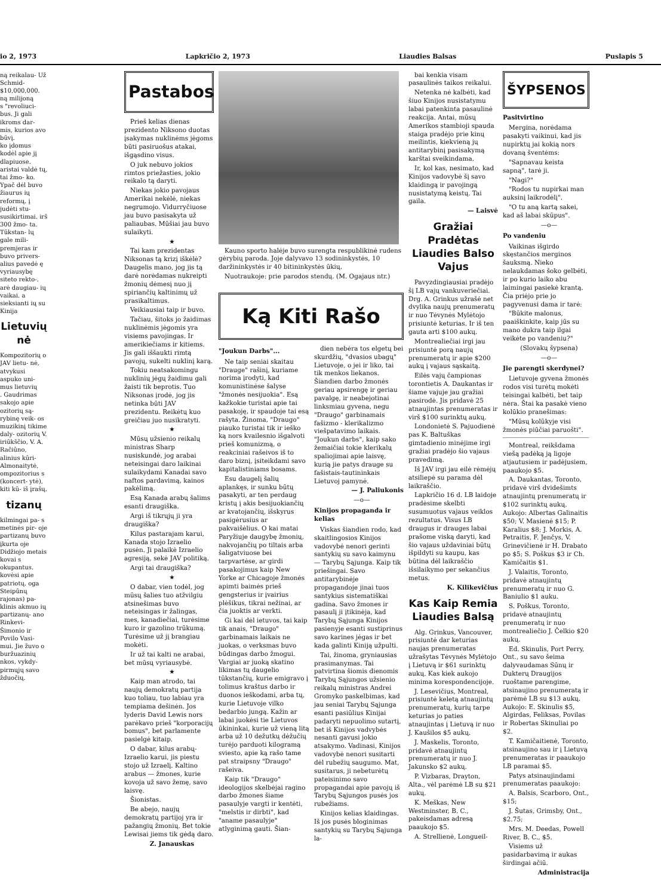io 2, 1973 Lapkričio 2, 1973 Liaudies Balsas Puslapis 5
ną reikalau- Už Schmid- $10,000,000. ną milijoną
s "revoliuci- bus. Ji gali ikroms dar- mis, kurios avo būvį.
ko įdomus kodėl apie jį dlapiuose. aristai valdė tų, tai žmo- ko. Ypač dėl buvo žiaurus ių reformų. į judėti stu- susikirtimai. irš 300 žmo- ta. Tūkstan- lų gale mili- premjeras ir buvo privers- alius pavedė ę vyriausybę siteto rekto-. arė daugiau- ių vaikai. a sieksianti ių su Kinija
Lietuvių nė
Kompozitorių o JAV lietu- nė, atvykusi aspuko uni- mus lietuvių
. Gaudrimas sakojo apie ozitorių są- rybinę veik- os muzikinį tikime daly- ozitorių V. iriūkščio, V. A. Račiūno, alinius kūri- Almonaitytė, ompozitorius s (koncert- ytė), kiti kū- iš įrašų.
tizanų
kilmingai pa- s metinės pir- oje partizanų buvo įkurta oje Didžiojo metais kovai s okupantus. kovėsi apie patriotų. oga Steipūnų rajonas) pa- klinis akmuo ių partizanų- ano Rinkevi- Šimonio ir Povilo Vasi- mui. Jie žuvo o buržuazinių nkos, vykdy- pirmųjų savo žduočių.
Pastabos
Prieš kelias dienas prezidento Niksono duotas įsakymas nuklinėms jėgoms būti pasiruošus atakai, išgąsdino visus.
O juk nebuvo jokios rimtos priežasties, jokio reikalo tą daryti.
Niekas jokio pavojaus Amerikai nekėlė, niekas negrumojo. Vidurryčiuose jau buvo pasisakyta už paliaubas. Mūšiai jau buvo sulaikyti.
★
Tai kam prezidentas Niksonas tą krizį iškėlė? Daugelis mano, jog jis tą darė norėdamas nukreipti žmonių dėmesį nuo jį spiriančių kaltinimų už prasikaltimus.
Veikiausiai taip ir buvo.
Tačiau, šitoks jo žaidimas nuklinėmis jėgomis yra visiems pavojingas. Ir amerikiečiams ir kitiems. Jis gali iššaukti rimtą pavojų, sukelti nuklinį karą.
Tokiu neatsakomingu nuklinių jėgų žaidimu gali žaisti tik beprotis. Tuo Niksonas įrodė, jog jis netinka būti JAV prezidentu. Reikėtų kuo greičiau juo nusikratyti.
★
Mūsų užsienio reikalų ministras Sharp nusiskundė, jog arabai neteisingai daro laikinai sulaikydami Kanadai savo naftos pardavimą, kainos pakėlimą.
Esą Kanada arabų šalims esanti draugiška.
Argi iš tikrųjų ji yra draugiška?
Kilus pastarajam karui, Kanada stojo Izraelio pusėn. Ji palaikė Izraelio agresiją, sekė JAV politiką.
Argi tai draugiška?
★
O dabar, vien todėl, jog mūsų šalies tuo atžvilgiu atsinešimas buvo neteisingas ir žalingas, mes, kanadiečiai, turėsime kuro ir gazolino trūkumą. Turėsime už jį brangiau mokėti.
Ir už tai kalti ne arabai, bet mūsų vyriausybė.
★
Kaip man atrodo, tai naujų demokratų partija kuo toliau, tuo labiau yra tempiama dešinėn. Jos lyderis David Lewis nors parėkavo prieš "korporacijų bomus", bet parlamente pasielgė kitaip.
O dabar, kilus arabų-Izraelio karui, jis piestu stojo už Izraelį. Kaltino arabus — žmones, kurie kovoja už savo žemę, savo laisvę.
Šionistas.
Be abejo, naujų demokratų partijoj yra ir pažangių žmonių. Bet tokie Lewisai jiems tik gėdą daro.
Z. Janauskas
Kauno sporto halėje buvo surengta respublikinė rudens gėrybių paroda. Joje dalyvavo 13 sodininkystės, 10 daržininkystės ir 40 bitininkystės ūkių.
Nuotraukoje: prie parodos stendų. (M. Ogajaus ntr.)
Ką Kiti Rašo
"Joukun Darbs"...
Ne taip seniai skaitau "Drauge" rašinį, kuriame norima įrodyti, kad komunistinėse šalyse "žmonės nesijuokia". Esą kažkokie turistai apie tai pasakoję, ir spaudoje tai esą rašyta. Žinoma, "Draugo" piauko turistai tik ir ieško ką nors kvailesnio išgalvoti prieš komunizmą, o reakciniai rašeivos iš to daro biznį, įsiteikdami savo kapitalistiniams bosams.
Esu daugelį šalių aplankęs, ir sunku būtų pasakyti, ar ten perdaug kristų į akis besijuokiančių ar kvatojančių, išskyrus pasigėrusius ar pakvaišėlius. O kai matai Paryžiuje daugybę žmonių, nakvojančių po tiltais arba šaligatviuose bei tarpvartėse, ar girdi pasakojimus kaip New Yorke ar Chicagoje žmonės apimti baimės prieš gengsterius ir įvairius plėšikus, tikrai nežinai, ar čia juoktis ar verkti.
Gi kai dėl ietuvos, tai kaip tik anais, "Draugo" garbinamais laikais ne juokas, o verksmas buvo būdingas darbo žmogui. Vargiai ar juoką skatino likimas tų daugelio tūkstančių, kurie emigravo į tolimus kraštus darbo ir duonos ieškodami, arba tų, kurie Lietuvoje vilko bedarbio jungą. Kažin ar labai juokėsi tie Lietuvos ūkininkai, kurie už vieną litą arba už 10 dežutkų dėžučių turėjo parduoti kilogramą sviesto, apie ką rašo tame pat straipsny "Draugo" rašeiva.
Kaip tik "Draugo" ideologijos skelbėjai ragino darbo žmones šiame pasaulyje vargti ir kentėti, "melstis ir dirbti", kad "aname pasaulyje" atlyginimą gauti. Šian-
dien nebėra tos elgetų bei skurdžių, "dvasios ubagų" Lietuvoje, o jei ir liko, tai tik menkos liekanos. Šiandien darbo žmonės geriau apsirengę ir geriau pavalgę, ir neabejotinai linksmiau gyvena, negu "Draugo" garbinamais fašizmo - klerikalizmo viešpatavimo laikais. "Joukun darbs", kaip sako žemaičiai tokie klerikalų spaliojimai apie laisvę, kurią jie patys drauge su fašistais-tautininkais Lietuvoj pamynė.
— J. Paliukonis
—o—
Kinijos propaganda ir kelias
Viskas šiandien rodo, kad skaitlingosios Kinijos vadovybė nenori gerinti santykių su savo kaimynu — Tarybų Sąjunga. Kaip tik priešingai. Savo antitarybinėje propagandoje jinai tuos santykius sistematiškai gadina. Savo žmones ir pasaulį ji įtikinėja, kad Tarybų Sąjunga Kinijos pasienyje esanti sustiprinus savo karines jėgas ir bet kada galinti Kiniją užpulti.
Tai, žinoma, gryniausias prasimanymas. Tai patvirtina šiomis dienomis Tarybų Sąjungos užsienio reikalų ministras Andrei Gromyko paskelbimas, kad jau seniai Tarybų Sąjunga esanti pasiūlius Kinijai padaryti nepuolimo sutartį, bet iš Kinijos vadvybės nesanti gavusi jokio atsakymo. Vadinasi, Kinijos vadovybė nenori susitarti dėl rubežių saugumo. Mat, susitarus, ji nebeturėtų pateisinimo savo propagandai apie pavojų iš Tarybų Sąjungos pusės jos rubežiams.
Kinijos kelias klaidingas. Iš jos pusės bloginimas santykių su Tarybų Sąjunga la-
bai kenkia visam pasaulinės taikos reikalui.
Netenka nė kalbėti, kad šiuo Kinijos nusistatymu labai patenkinta pasaulinė reakcija. Antai, mūsų Amerikos stambioji spauda staiga pradėjo prie kinų meilintis, kiekvieną jų antitarybinį pasisakymą karštai sveikindama.
Ir, kol kas, nesimato, kad Kinijos vadovybė šį savo klaidingą ir pavojingą nusistatymą keistų. Tai gaila.
— Laisvė
Gražiai Pradėtas Liaudies Balso Vajus
Pavyzdingiausiai pradėjo šį LB vajų vankuveriečiai. Drg. A. Grinkus užrašė net dvylika naujų prenumeratų ir nuo Tėvynės Mylėtojo prisiuntė keturias. Ir iš ten gauta arti $100 aukų.
Montrealiečiai irgi jau prisiuntė porą naujų prenumeratų ir apie $200 aukų į vajaus sąskaitą.
Eilės vajų čampionas torontietis A. Daukantas ir šiame vajuje jau gražiai pasirodė. Jis pridavė 25 atnaujintas prenumeratas ir virš $100 surinktų aukų.
Londonietė S. Pajuodienė pas K. Baltuškas gimtadienio minėjime irgi gražiai pradėjo šio vajaus pravedimą.
Iš JAV irgi jau eilė rėmėjų atsiliepė su parama dėl laikraščio.
Lapkričio 16 d. LB laidoje pradėsime skelbti susumuotus vajaus veiklos rezultatus. Visus LB draugus ir drauges labai prašome viską daryti, kad šio vajaus uždaviniai būtų išpildyti su kaupu, kas būtina dėl laikraščio išsilaikymo per sekančius metus.
K. Kilikevičius
Kas Kaip Remia Liaudies Balsą
Alg. Grinkus, Vancouver, prisiuntė dar keturias naujas prenumeratas užrašytas Tėvynės Mylėtojo į Lietuvą ir $61 surinktų aukų. Kas kiek aukojo minima korespondencijoje.
J. Lesevičius, Montreal, prisiuntė keletą atnaujintų prenumeratų, kurių tarpe keturias jo paties atnaujintas į Lietuvą ir nuo J. Kaušilos $5 aukų.
J. Maskelis, Toronto, pridavė atnaujintų prenumeratų ir nuo J. Jakunsko $2 aukų.
P. Vizbaras, Drayton, Alta., vėl parėmė LB su $21 aukų.
K. Meškas, New Westminster, B. C., pakeisdamas adresą paaukojo $5.
A. Strellienė, Longueil-
ŠYPSENOS
Pasitvirtino
Mergina, norėdama pasakyti vaikinui, kad jis nupirktų jai kokią nors dovaną šventėms:
"Sapnavau keista sapną", tarė ji.
"Nagi?"
"Rodos tu nupirkai man auksinį laikrodėlį".
"O tu aną kartą sakei, kad aš labai skūpus".
—o—
Po vandeniu
Vaikinas išgirdo skęstančios merginos šauksmą. Nieko nelaukdamas šoko gelbėti, ir po kurio laiko abu laimingai pasiekė krantą. Čia priėjo prie jo pagyvenusi dama ir tarė:
"Būkite malonus, paaiškinkite, kaip jūs su mano dukra taip ilgai veikėte po vandeniu?"
(Slovakų šypsena)
—o—
Jie parengti skerdynei?
Lietuvoje gyvena žmonės rodos visi turėtų mokėti teisingai kalbėti, bet taip nėra. Štai ka pasakė vieno kolūkio pranešimas:
"Mūsų kolūkyje visi žmonės piūčiai paruošti".
Montreal, reikšdama viešą padėką ją ligoje atjautusiem ir padėjusiem, paaukojo $5.
A. Daukantas, Toronto, pridavė virš dvidešimts atnaujintų prenumeratų ir $102 surinktų aukų. Aukojo: Albertas Galinaitis $50; V. Masienė $15; P. Karalius $8; J. Morkis, A. Petraitis, F. Jenčys, V. Grinevičienė ir H. Drabato po $5; S. Poškus $3 ir Ch. Kamičaitis $1.
J. Valaitis, Toronto, pridavė atnaujintų prenumeratų ir nuo G. Baniulio $1 auku.
S. Poškus, Toronto, pridavė atnaujintų prenumeratų ir nuo montrealiečio J. Čelkio $20 aukų.
Ed. Skinulis, Port Perry, Ont., su savo šeima dalyvaudamas Sūnų ir Dukterų Draugijos ruoštame parengime, atsinaujino prenumeratą ir parėmė LB su $13 aukų. Aukojo: E. Skinulis $5, Algirdas, Feliksas, Povilas ir Robertas Skinuliai po $2.
T. Kamičaitienė, Toronto, atsinaujino sau ir į Lietuvą prenumeratas ir paaukojo LB paramai $5.
Patys atsinaujindami prenumeratas paaukojo:
A. Balsis, Scarboro, Ont., $15;
J. Šutas, Grimsby, Ont., $2.75;
Mrs. M. Deedas, Powell River, B. C., $5.
Visiems už pasidarbavimą ir aukas širdingai ačiū.
Administracija